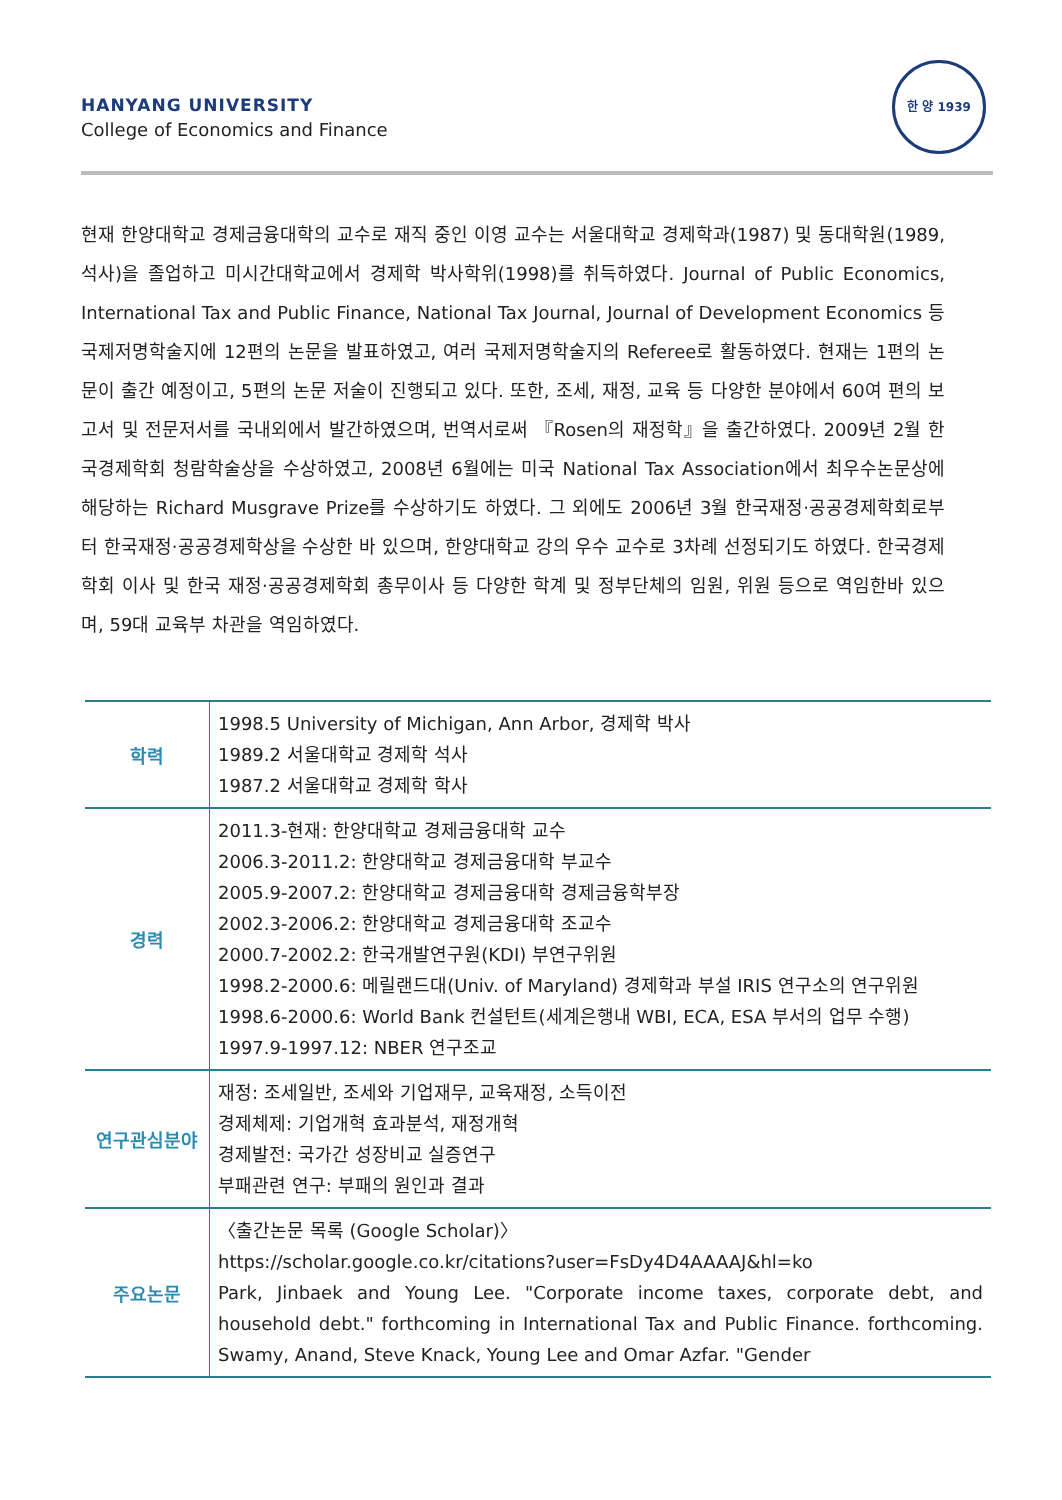HANYANG UNIVERSITY
College of Economics and Finance
한 양 1939
현재 한양대학교 경제금융대학의 교수로 재직 중인 이영 교수는 서울대학교 경제학과(1987) 및 동대학원(1989, 석사)을 졸업하고 미시간대학교에서 경제학 박사학위(1998)를 취득하였다. Journal of Public Economics, International Tax and Public Finance, National Tax Journal, Journal of Development Economics 등 국제저명학술지에 12편의 논문을 발표하였고, 여러 국제저명학술지의 Referee로 활동하였다. 현재는 1편의 논문이 출간 예정이고, 5편의 논문 저술이 진행되고 있다. 또한, 조세, 재정, 교육 등 다양한 분야에서 60여 편의 보고서 및 전문저서를 국내외에서 발간하였으며, 번역서로써 『Rosen의 재정학』을 출간하였다. 2009년 2월 한국경제학회 청람학술상을 수상하였고, 2008년 6월에는 미국 National Tax Association에서 최우수논문상에 해당하는 Richard Musgrave Prize를 수상하기도 하였다. 그 외에도 2006년 3월 한국재정·공공경제학회로부터 한국재정·공공경제학상을 수상한 바 있으며, 한양대학교 강의 우수 교수로 3차례 선정되기도 하였다. 한국경제학회 이사 및 한국 재정·공공경제학회 총무이사 등 다양한 학계 및 정부단체의 임원, 위원 등으로 역임한바 있으며, 59대 교육부 차관을 역임하였다.
| 학력 | 1998.5 University of Michigan, Ann Arbor, 경제학 박사 1989.2 서울대학교 경제학 석사 1987.2 서울대학교 경제학 학사 |
| 경력 | 2011.3-현재: 한양대학교 경제금융대학 교수 2006.3-2011.2: 한양대학교 경제금융대학 부교수 2005.9-2007.2: 한양대학교 경제금융대학 경제금융학부장 2002.3-2006.2: 한양대학교 경제금융대학 조교수 2000.7-2002.2: 한국개발연구원(KDI) 부연구위원 1998.2-2000.6: 메릴랜드대(Univ. of Maryland) 경제학과 부설 IRIS 연구소의 연구위원 1998.6-2000.6: World Bank 컨설턴트(세계은행내 WBI, ECA, ESA 부서의 업무 수행) 1997.9-1997.12: NBER 연구조교 |
| 연구관심분야 | 재정: 조세일반, 조세와 기업재무, 교육재정, 소득이전 경제체제: 기업개혁 효과분석, 재정개혁 경제발전: 국가간 성장비교 실증연구 부패관련 연구: 부패의 원인과 결과 |
| 주요논문 | 〈출간논문 목록 (Google Scholar)〉 https://scholar.google.co.kr/citations?user=FsDy4D4AAAAJ&hl=ko Park, Jinbaek and Young Lee. "Corporate income taxes, corporate debt, and household debt." forthcoming in International Tax and Public Finance. forthcoming. Swamy, Anand, Steve Knack, Young Lee and Omar Azfar. "Gender |